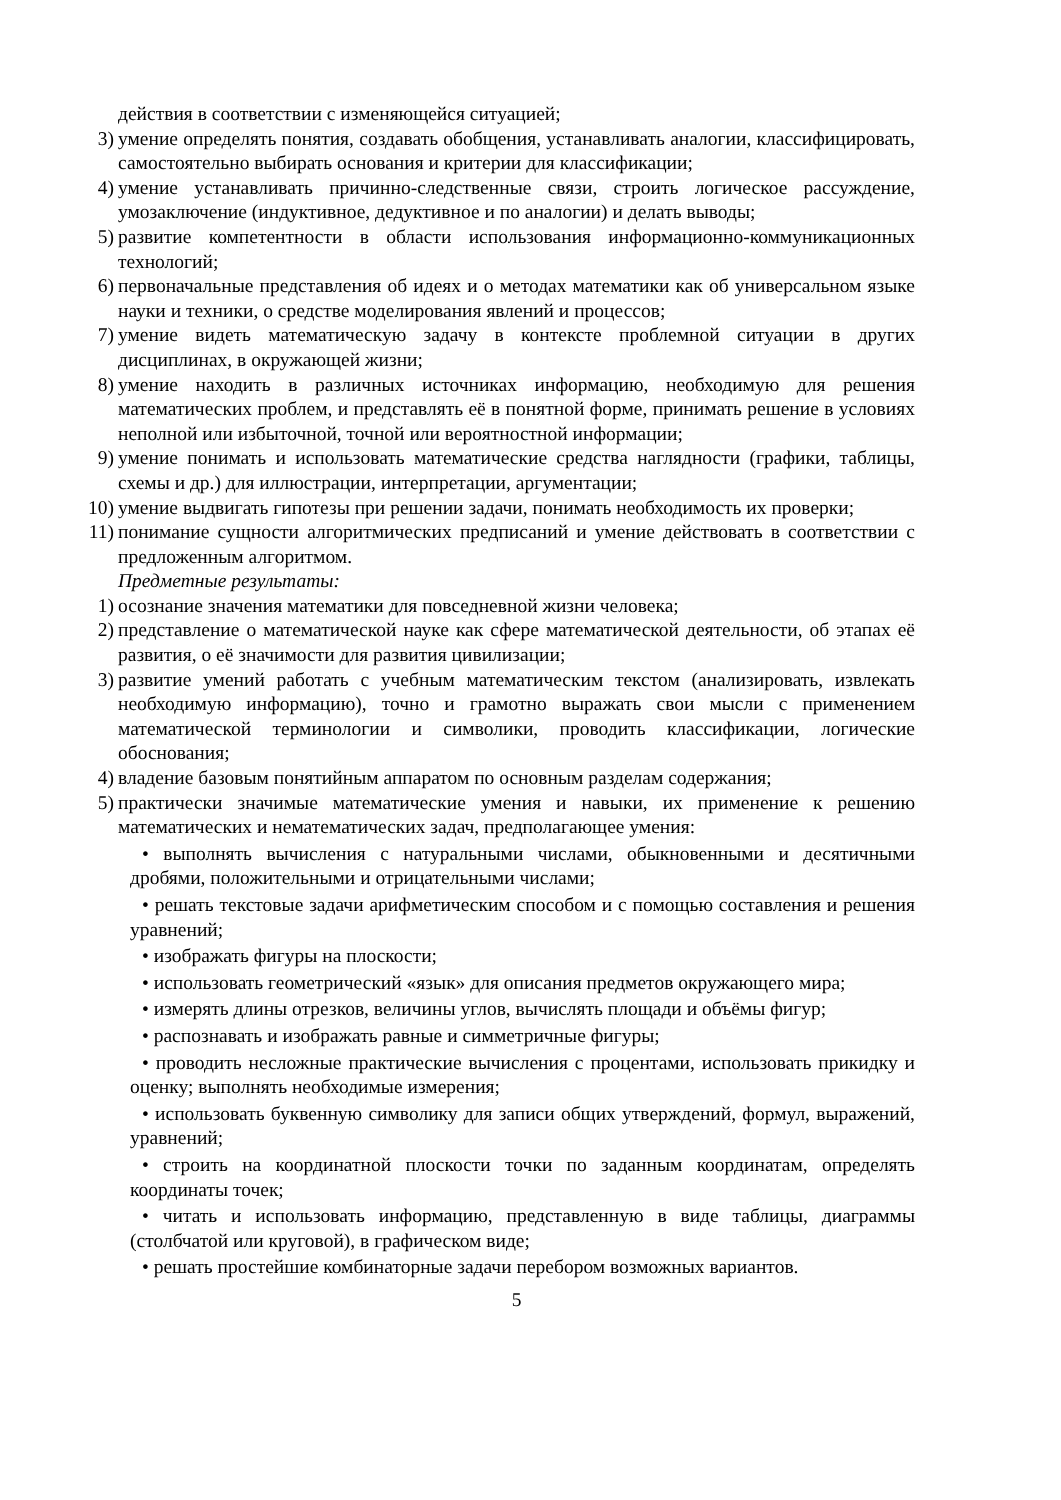действия в соответствии с изменяющейся ситуацией;
3) умение определять понятия, создавать обобщения, устанавливать аналогии, классифицировать, самостоятельно выбирать основания и критерии для классификации;
4) умение устанавливать причинно-следственные связи, строить логическое рассуждение, умозаключение (индуктивное, дедуктивное и по аналогии) и делать выводы;
5) развитие компетентности в области использования информационно-коммуникационных технологий;
6) первоначальные представления об идеях и о методах математики как об универсальном языке науки и техники, о средстве моделирования явлений и процессов;
7) умение видеть математическую задачу в контексте проблемной ситуации в других дисциплинах, в окружающей жизни;
8) умение находить в различных источниках информацию, необходимую для решения математических проблем, и представлять её в понятной форме, принимать решение в условиях неполной или избыточной, точной или вероятностной информации;
9) умение понимать и использовать математические средства наглядности (графики, таблицы, схемы и др.) для иллюстрации, интерпретации, аргументации;
10) умение выдвигать гипотезы при решении задачи, понимать необходимость их проверки;
11) понимание сущности алгоритмических предписаний и умение действовать в соответствии с предложенным алгоритмом.
Предметные результаты:
1) осознание значения математики для повседневной жизни человека;
2) представление о математической науке как сфере математической деятельности, об этапах её развития, о её значимости для развития цивилизации;
3) развитие умений работать с учебным математическим текстом (анализировать, извлекать необходимую информацию), точно и грамотно выражать свои мысли с применением математической терминологии и символики, проводить классификации, логические обоснования;
4) владение базовым понятийным аппаратом по основным разделам содержания;
5) практически значимые математические умения и навыки, их применение к решению математических и нематематических задач, предполагающее умения:
• выполнять вычисления с натуральными числами, обыкновенными и десятичными дробями, положительными и отрицательными числами;
• решать текстовые задачи арифметическим способом и с помощью составления и решения уравнений;
• изображать фигуры на плоскости;
• использовать геометрический «язык» для описания предметов окружающего мира;
• измерять длины отрезков, величины углов, вычислять площади и объёмы фигур;
• распознавать и изображать равные и симметричные фигуры;
• проводить несложные практические вычисления с процентами, использовать прикидку и оценку; выполнять необходимые измерения;
• использовать буквенную символику для записи общих утверждений, формул, выражений, уравнений;
• строить на координатной плоскости точки по заданным координатам, определять координаты точек;
• читать и использовать информацию, представленную в виде таблицы, диаграммы (столбчатой или круговой), в графическом виде;
• решать простейшие комбинаторные задачи перебором возможных вариантов.
5